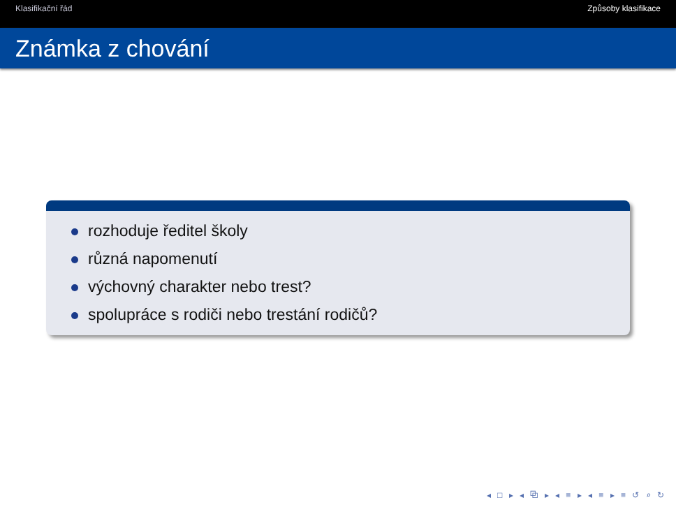Klasifikační řád Způsoby klasifikace
Známka z chování
rozhoduje ředitel školy
různá napomenutí
výchovný charakter nebo trest?
spolupráce s rodiči nebo trestání rodičů?
◂ □ ▸ ◂ ⧉ ▸ ◂ ≡ ▸ ◂ ≡ ▸ ≡ ↺ ⌕ ↻